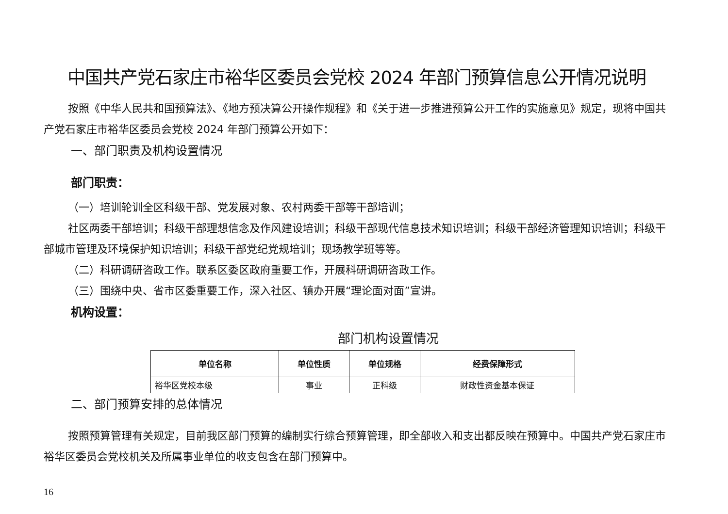中国共产党石家庄市裕华区委员会党校 2024 年部门预算信息公开情况说明
按照《中华人民共和国预算法》、《地方预决算公开操作规程》和《关于进一步推进预算公开工作的实施意见》规定，现将中国共产党石家庄市裕华区委员会党校 2024 年部门预算公开如下：
一、部门职责及机构设置情况
部门职责：
（一）培训轮训全区科级干部、党发展对象、农村两委干部等干部培训；
社区两委干部培训；科级干部理想信念及作风建设培训；科级干部现代信息技术知识培训；科级干部经济管理知识培训；科级干部城市管理及环境保护知识培训；科级干部党纪党规培训；现场教学班等等。
（二）科研调研咨政工作。联系区委区政府重要工作，开展科研调研咨政工作。
（三）围绕中央、省市区委重要工作，深入社区、镇办开展“理论面对面”宣讲。
机构设置：
部门机构设置情况
| 单位名称 | 单位性质 | 单位规格 | 经费保障形式 |
| --- | --- | --- | --- |
| 裕华区党校本级 | 事业 | 正科级 | 财政性资金基本保证 |
二、部门预算安排的总体情况
按照预算管理有关规定，目前我区部门预算的编制实行综合预算管理，即全部收入和支出都反映在预算中。中国共产党石家庄市裕华区委员会党校机关及所属事业单位的收支包含在部门预算中。
16